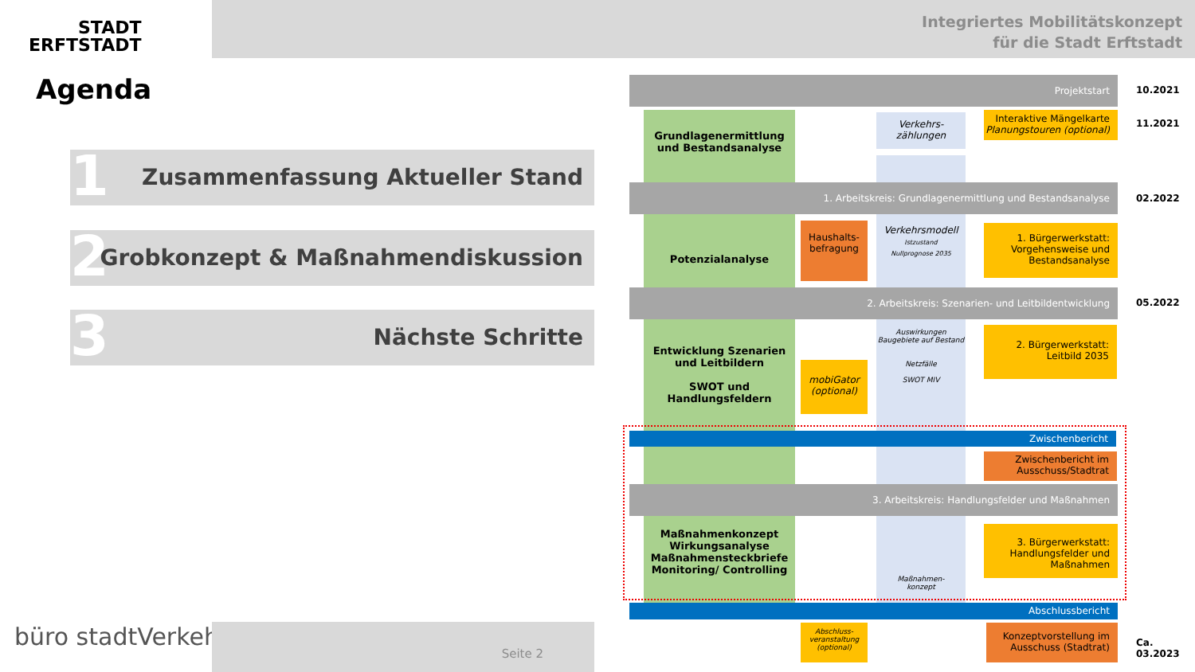STADT
ERFTSTADT
Integriertes Mobilitätskonzept
für die Stadt Erftstadt
Agenda
Zusammenfassung Aktueller Stand 1
Grobkonzept & Maßnahmendiskussion 2
Nächste Schritte 3
Projektstart
10.2021
Grundlagenermittlung
und Bestandsanalyse
Verkehrs-
zählungen
Interaktive Mängelkarte
Planungstouren (optional)
11.2021
1. Arbeitskreis: Grundlagenermittlung und Bestandsanalyse
02.2022
Potenzialanalyse
Haushalts-
befragung
Verkehrsmodell
Istzustand
Nullprognose 2035
1. Bürgerwerkstatt:
Vorgehensweise und
Bestandsanalyse
2. Arbeitskreis: Szenarien- und Leitbildentwicklung
05.2022
Entwicklung Szenarien
und Leitbildern
SWOT und
Handlungsfeldern
mobiGator
(optional)
Auswirkungen Baugebiete auf Bestand
Netzfälle
SWOT MIV
2. Bürgerwerkstatt:
Leitbild 2035
Zwischenbericht
Zwischenbericht im
Ausschuss/Stadtrat
3. Arbeitskreis: Handlungsfelder und Maßnahmen
Maßnahmenkonzept
Wirkungsanalyse
Maßnahmensteckbriefe
Monitoring/ Controlling
3. Bürgerwerkstatt:
Handlungsfelder und
Maßnahmen
Maßnahmen-
konzept
Abschlussbericht
Abschluss-
veranstaltung
(optional)
Konzeptvorstellung im
Ausschuss (Stadtrat)
Ca.
03.2023
büro stadtVerkehr Seite 2